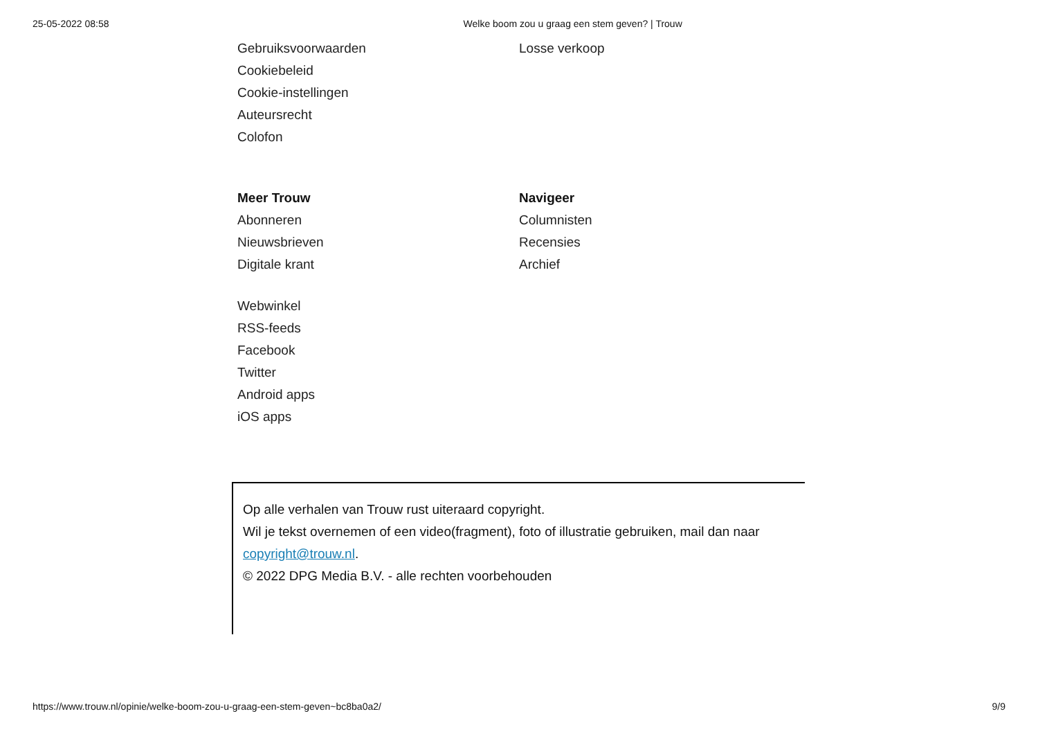25-05-2022 08:58 Welke boom zou u graag een stem geven? | Trouw
Gebruiksvoorwaarden
Cookiebeleid
Cookie-instellingen
Auteursrecht
Colofon
Losse verkoop
Meer Trouw
Abonneren
Nieuwsbrieven
Digitale krant
Webwinkel
RSS-feeds
Facebook
Twitter
Android apps
iOS apps
Navigeer
Columnisten
Recensies
Archief
Op alle verhalen van Trouw rust uiteraard copyright.
Wil je tekst overnemen of een video(fragment), foto of illustratie gebruiken, mail dan naar copyright@trouw.nl.
© 2022 DPG Media B.V. - alle rechten voorbehouden
https://www.trouw.nl/opinie/welke-boom-zou-u-graag-een-stem-geven~bc8ba0a2/ 9/9